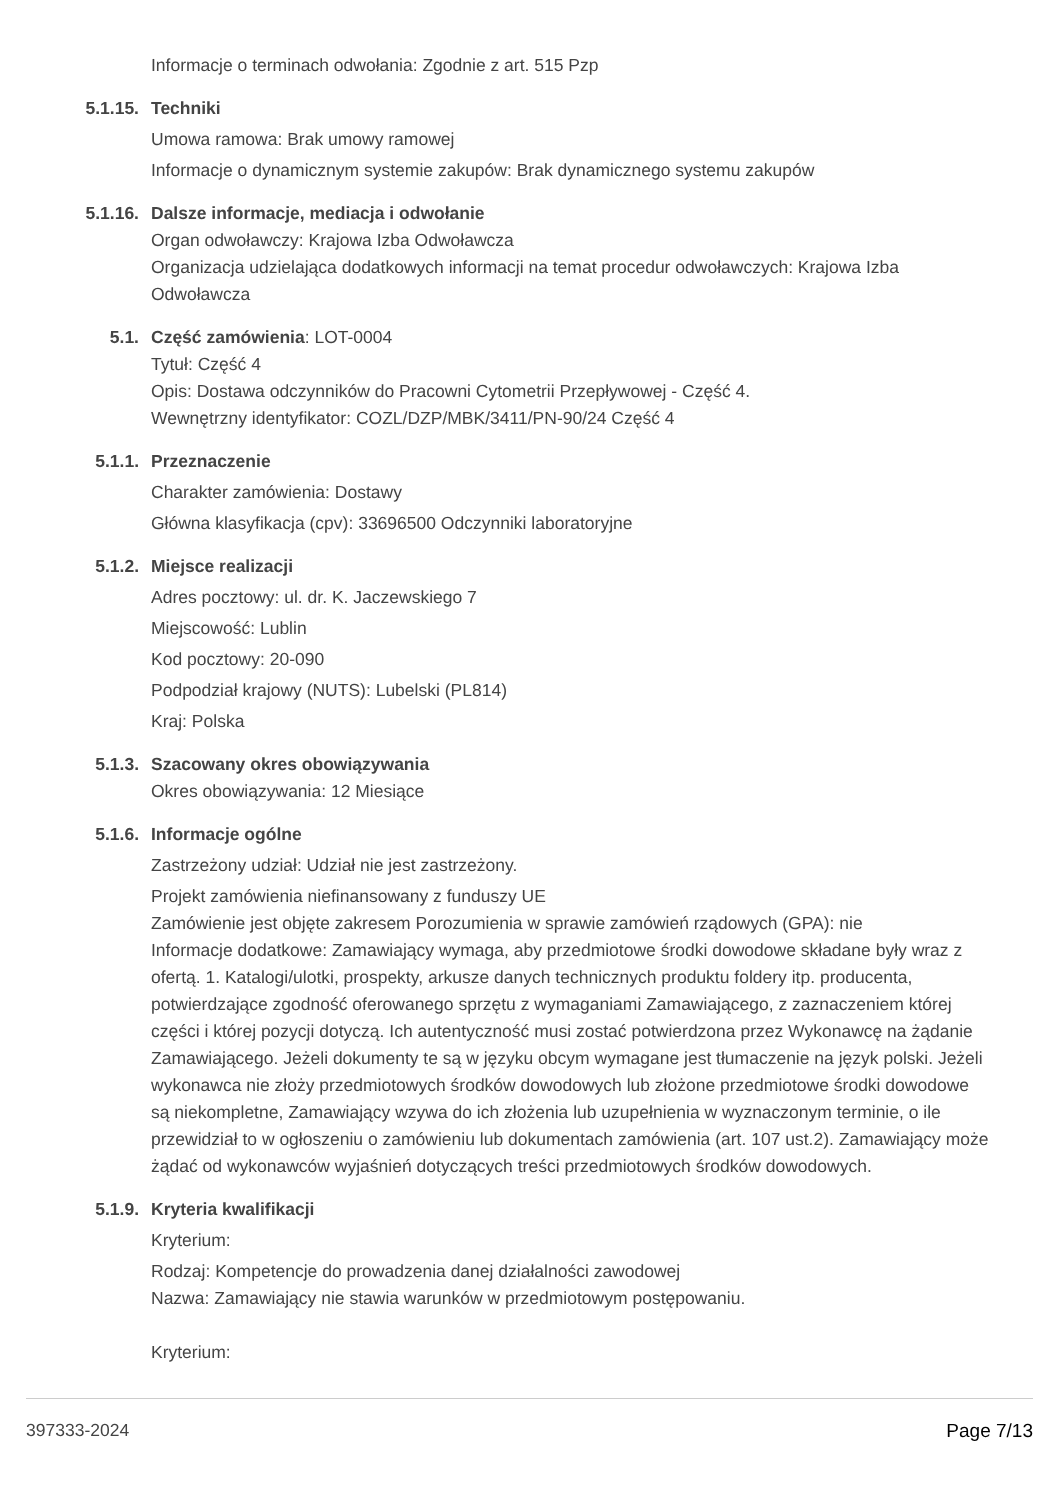Informacje o terminach odwołania: Zgodnie z art. 515 Pzp
5.1.15. Techniki
Umowa ramowa: Brak umowy ramowej
Informacje o dynamicznym systemie zakupów: Brak dynamicznego systemu zakupów
5.1.16. Dalsze informacje, mediacja i odwołanie
Organ odwoławczy: Krajowa Izba Odwoławcza
Organizacja udzielająca dodatkowych informacji na temat procedur odwoławczych: Krajowa Izba Odwoławcza
5.1. Część zamówienia: LOT-0004
Tytuł: Część 4
Opis: Dostawa odczynników do Pracowni Cytometrii Przepływowej - Część 4.
Wewnętrzny identyfikator: COZL/DZP/MBK/3411/PN-90/24 Część 4
5.1.1. Przeznaczenie
Charakter zamówienia: Dostawy
Główna klasyfikacja (cpv): 33696500 Odczynniki laboratoryjne
5.1.2. Miejsce realizacji
Adres pocztowy: ul. dr. K. Jaczewskiego 7
Miejscowość: Lublin
Kod pocztowy: 20-090
Podpodział krajowy (NUTS): Lubelski (PL814)
Kraj: Polska
5.1.3. Szacowany okres obowiązywania
Okres obowiązywania: 12 Miesiące
5.1.6. Informacje ogólne
Zastrzeżony udział: Udział nie jest zastrzeżony.
Projekt zamówienia niefinansowany z funduszy UE
Zamówienie jest objęte zakresem Porozumienia w sprawie zamówień rządowych (GPA): nie
Informacje dodatkowe: Zamawiający wymaga, aby przedmiotowe środki dowodowe składane były wraz z ofertą. 1. Katalogi/ulotki, prospekty, arkusze danych technicznych produktu foldery itp. producenta, potwierdzające zgodność oferowanego sprzętu z wymaganiami Zamawiającego, z zaznaczeniem której części i której pozycji dotyczą. Ich autentyczność musi zostać potwierdzona przez Wykonawcę na żądanie Zamawiającego. Jeżeli dokumenty te są w języku obcym wymagane jest tłumaczenie na język polski. Jeżeli wykonawca nie złoży przedmiotowych środków dowodowych lub złożone przedmiotowe środki dowodowe są niekompletne, Zamawiający wzywa do ich złożenia lub uzupełnienia w wyznaczonym terminie, o ile przewidział to w ogłoszeniu o zamówieniu lub dokumentach zamówienia (art. 107 ust.2). Zamawiający może żądać od wykonawców wyjaśnień dotyczących treści przedmiotowych środków dowodowych.
5.1.9. Kryteria kwalifikacji
Kryterium:
Rodzaj: Kompetencje do prowadzenia danej działalności zawodowej
Nazwa: Zamawiający nie stawia warunków w przedmiotowym postępowaniu.
Kryterium:
397333-2024 Page 7/13